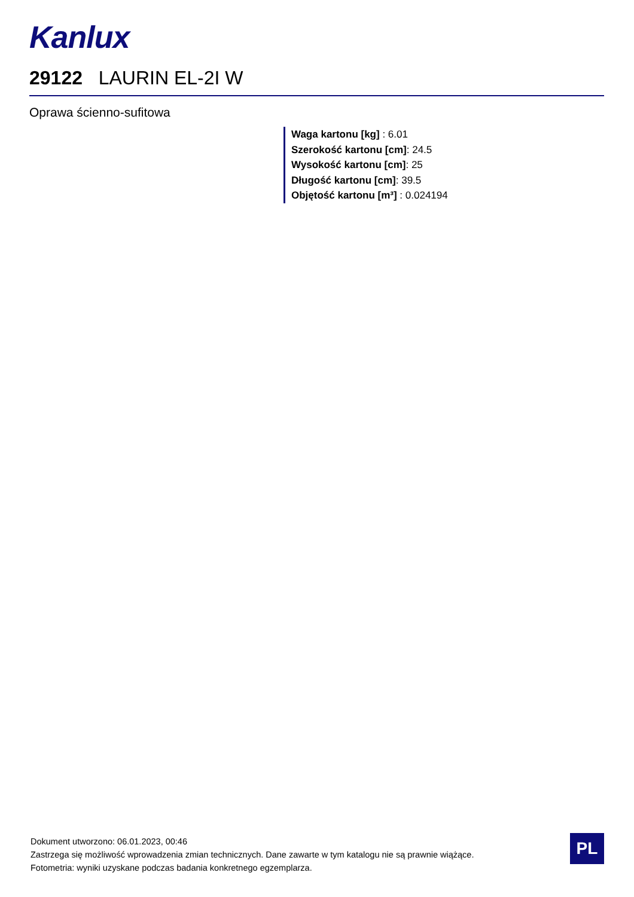Kanlux
29122 LAURIN EL-2I W
Oprawa ścienno-sufitowa
Waga kartonu [kg] : 6.01
Szerokość kartonu [cm]: 24.5
Wysokość kartonu [cm]: 25
Długość kartonu [cm]: 39.5
Objętość kartonu [m³] : 0.024194
Dokument utworzono: 06.01.2023, 00:46
Zastrzega się możliwość wprowadzenia zmian technicznych. Dane zawarte w tym katalogu nie są prawnie wiążące.
Fotometria: wyniki uzyskane podczas badania konkretnego egzemplarza.
PL